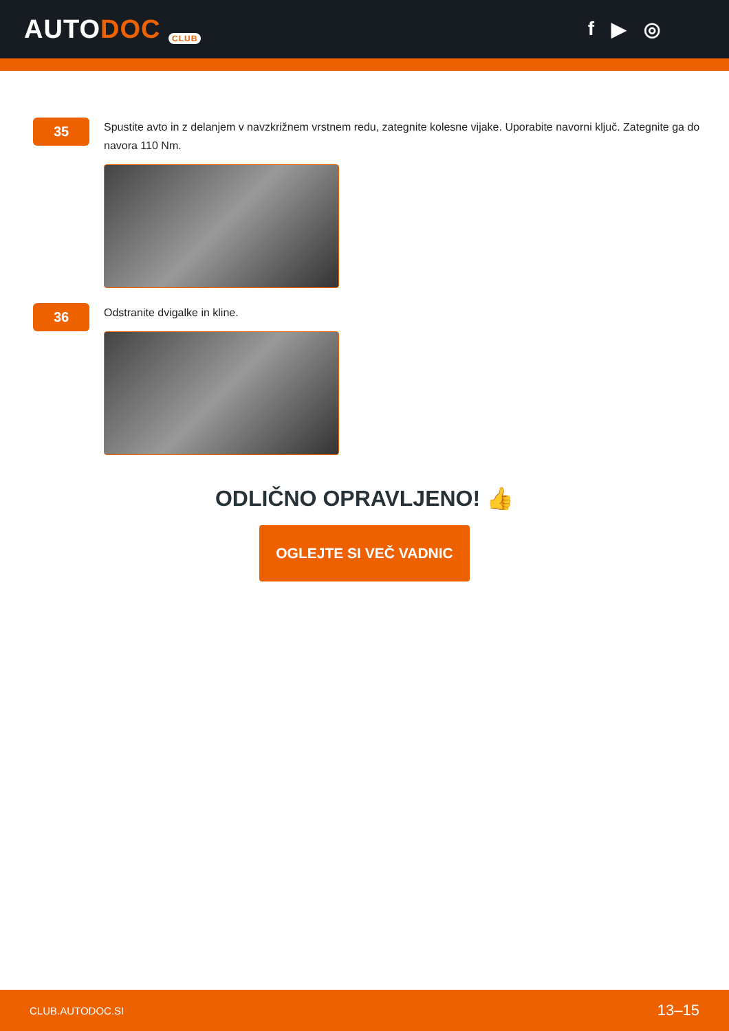AUTODOC CLUB
f ▶ ◎
35
Spustite avto in z delanjem v navzkrižnem vrstnem redu, zategnite kolesne vijake. Uporabite navorni ključ. Zategnite ga do navora 110 Nm.
36
Odstranite dvigalke in kline.
ODLIČNO OPRAVLJENO! 👍
OGLEJTE SI VEČ VADNIC
CLUB.AUTODOC.SI 13–15